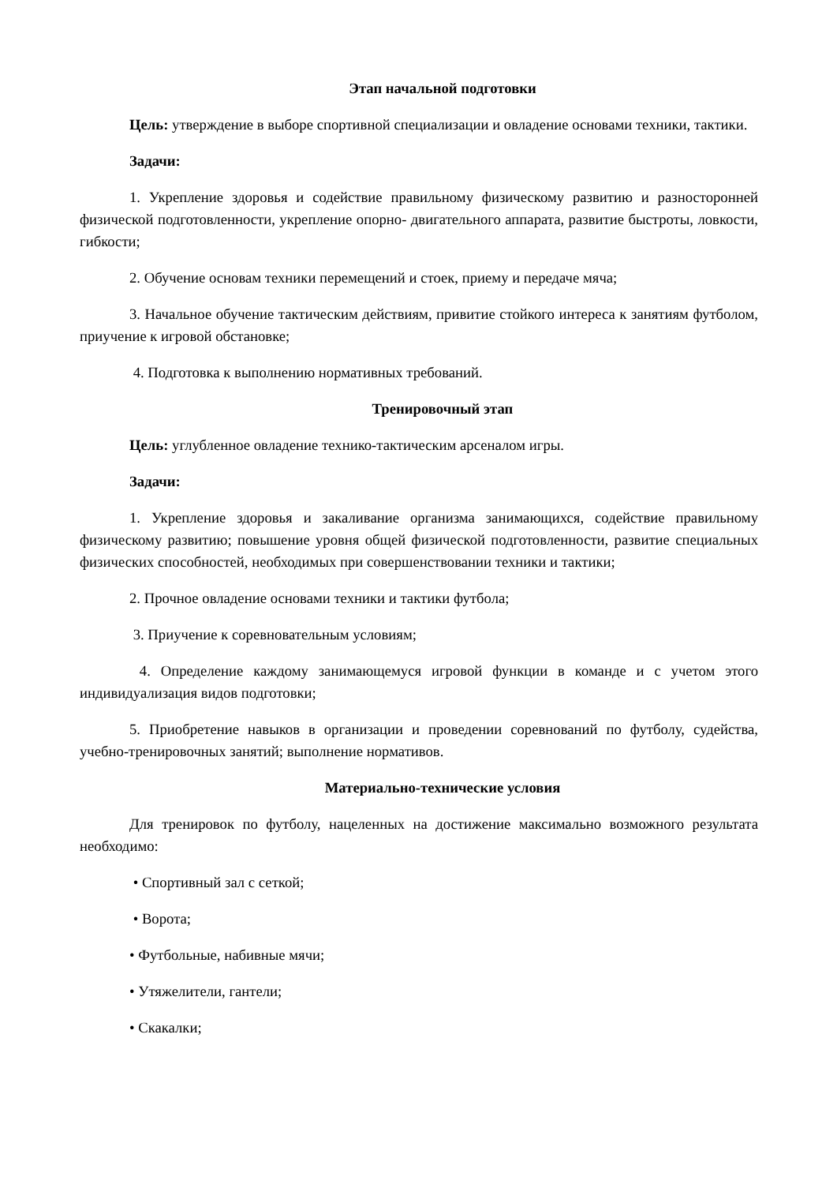Этап начальной подготовки
Цель: утверждение в выборе спортивной специализации и овладение основами техники, тактики.
Задачи:
1. Укрепление здоровья и содействие правильному физическому развитию и разносторонней физической подготовленности, укрепление опорно- двигательного аппарата, развитие быстроты, ловкости, гибкости;
2. Обучение основам техники перемещений и стоек, приему и передаче мяча;
3. Начальное обучение тактическим действиям, привитие стойкого интереса к занятиям футболом, приучение к игровой обстановке;
4. Подготовка к выполнению нормативных требований.
Тренировочный этап
Цель: углубленное овладение технико-тактическим арсеналом игры.
Задачи:
1. Укрепление здоровья и закаливание организма занимающихся, содействие правильному физическому развитию; повышение уровня общей физической подготовленности, развитие специальных физических способностей, необходимых при совершенствовании техники и тактики;
2. Прочное овладение основами техники и тактики футбола;
3. Приучение к соревновательным условиям;
4. Определение каждому занимающемуся игровой функции в команде и с учетом этого индивидуализация видов подготовки;
5. Приобретение навыков в организации и проведении соревнований по футболу, судейства, учебно-тренировочных занятий; выполнение нормативов.
Материально-технические условия
Для тренировок по футболу, нацеленных на достижение максимально возможного результата необходимо:
• Спортивный зал с сеткой;
• Ворота;
• Футбольные, набивные мячи;
• Утяжелители, гантели;
• Скакалки;